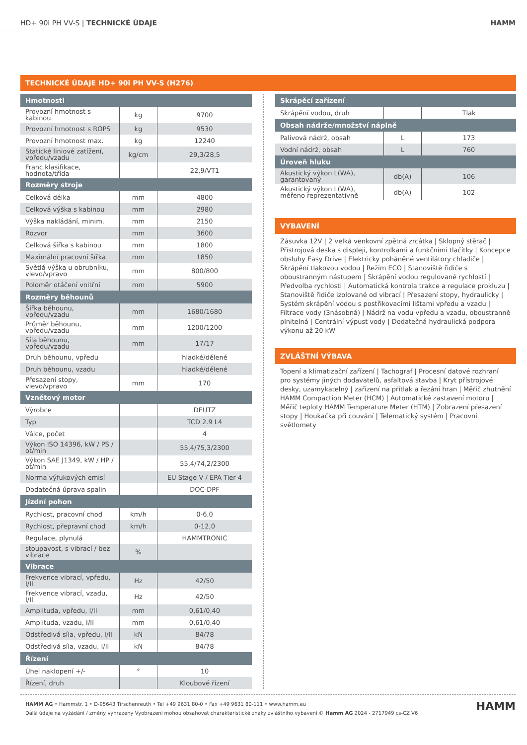HD+ 90i PH VV-S | TECHNICKÉ ÚDAJE HAMM
TECHNICKÉ ÚDAJE HD+ 90i PH VV-S (H276)
| Hmotnosti | | |
| --- | --- | --- |
| Provozní hmotnost s kabinou | kg | 9700 |
| Provozní hmotnost s ROPS | kg | 9530 |
| Provozní hmotnost max. | kg | 12240 |
| Statické liniové zatížení, vpředu/vzadu | kg/cm | 29,3/28,5 |
| Franc.klasifikace, hodnota/třída | | 22,9/VT1 |
| Rozměry stroje | | |
| Celková délka | mm | 4800 |
| Celková výška s kabinou | mm | 2980 |
| Výška nakládání, minim. | mm | 2150 |
| Rozvor | mm | 3600 |
| Celková šířka s kabinou | mm | 1800 |
| Maximální pracovní šířka | mm | 1850 |
| Světlá výška u obrubníku, vlevo/vpravo | mm | 800/800 |
| Poloměr otáčení vnitřní | mm | 5900 |
| Rozměry běhounů | | |
| Šířka běhounu, vpředu/vzadu | mm | 1680/1680 |
| Průměr běhounu, vpředu/vzadu | mm | 1200/1200 |
| Síla běhounu, vpředu/vzadu | mm | 17/17 |
| Druh běhounu, vpředu | | hladké/dělené |
| Druh běhounu, vzadu | | hladké/dělené |
| Přesazení stopy, vlevo/vpravo | mm | 170 |
| Vznětový motor | | |
| Výrobce | | DEUTZ |
| Typ | | TCD 2.9 L4 |
| Válce, počet | | 4 |
| Výkon ISO 14396, kW / PS / ot/min | | 55,4/75,3/2300 |
| Výkon SAE J1349, kW / HP / ot/min | | 55,4/74,2/2300 |
| Norma výfukových emisí | | EU Stage V / EPA Tier 4 |
| Dodatečná úprava spalin | | DOC-DPF |
| Jízdní pohon | | |
| Rychlost, pracovní chod | km/h | 0-6,0 |
| Rychlost, přepravní chod | km/h | 0-12,0 |
| Regulace, plynulá | | HAMMTRONIC |
| stoupavost, s vibrací / bez vibrace | % | |
| Vibrace | | |
| Frekvence vibrací, vpředu, I/II | Hz | 42/50 |
| Frekvence vibrací, vzadu, I/II | Hz | 42/50 |
| Amplituda, vpředu, I/II | mm | 0,61/0,40 |
| Amplituda, vzadu, I/II | mm | 0,61/0,40 |
| Odstředivá síla, vpředu, I/II | kN | 84/78 |
| Odstředivá síla, vzadu, I/II | kN | 84/78 |
| Řízení | | |
| Úhel naklopení +/- | ° | 10 |
| Řízení, druh | | Kloubové řízení |
| Skrápěcí zařízení | | |
| --- | --- | --- |
| Skrápění vodou, druh | | Tlak |
| Obsah nádrže/množství náplně | | |
| Palivová nádrž, obsah | L | 173 |
| Vodní nádrž, obsah | L | 760 |
| Úroveň hluku | | |
| Akustický výkon L(WA), garantovaný | db(A) | 106 |
| Akustický výkon L(WA), měřeno reprezentativně | db(A) | 102 |
VYBAVENÍ
Zásuvka 12V | 2 velká venkovní zpětná zrcátka | Sklopný stěrač | Přístrojová deska s displeji, kontrolkami a funkčními tlačítky | Koncepce obsluhy Easy Drive | Elektricky poháněné ventilátory chladiče | Skrápění tlakovou vodou | Režim ECO | Stanoviště řidiče s oboustranným nástupem | Skrápění vodou regulované rychlostí | Předvolba rychlosti | Automatická kontrola trakce a regulace prokluzu | Stanoviště řidiče izolované od vibrací | Přesazení stopy, hydraulicky | Systém skrápění vodou s postřikovacími lištami vpředu a vzadu | Filtrace vody (3násobná) | Nádrž na vodu vpředu a vzadu, oboustranně plnitelná | Centrální výpust vody | Dodatečná hydraulická podpora výkonu až 20 kW
ZVLÁŠTNÍ VÝBAVA
Topení a klimatizační zařízení | Tachograf | Procesní datové rozhraní pro systémy jiných dodavatelů, asfaltová stavba | Kryt přístrojové desky, uzamykatelný | zařízení na přítlak a řezání hran | Měřič zhutnění HAMM Compaction Meter (HCM) | Automatické zastavení motoru | Měřič teploty HAMM Temperature Meter (HTM) | Zobrazení přesazení stopy | Houkačka při couvání | Telematický systém | Pracovní světlomety
HAMM AG • Hammstr. 1 • D-95643 Tirschenreuth • Tel +49 9631 80-0 • Fax +49 9631 80-111 • www.hamm.eu
Další údaje na vyžádání / změny vyhrazeny Vyobrazení mohou obsahovat charakteristické znaky zvláštního vybavení.© Hamm AG 2024 - 2717949 cs-CZ V6
HAMM